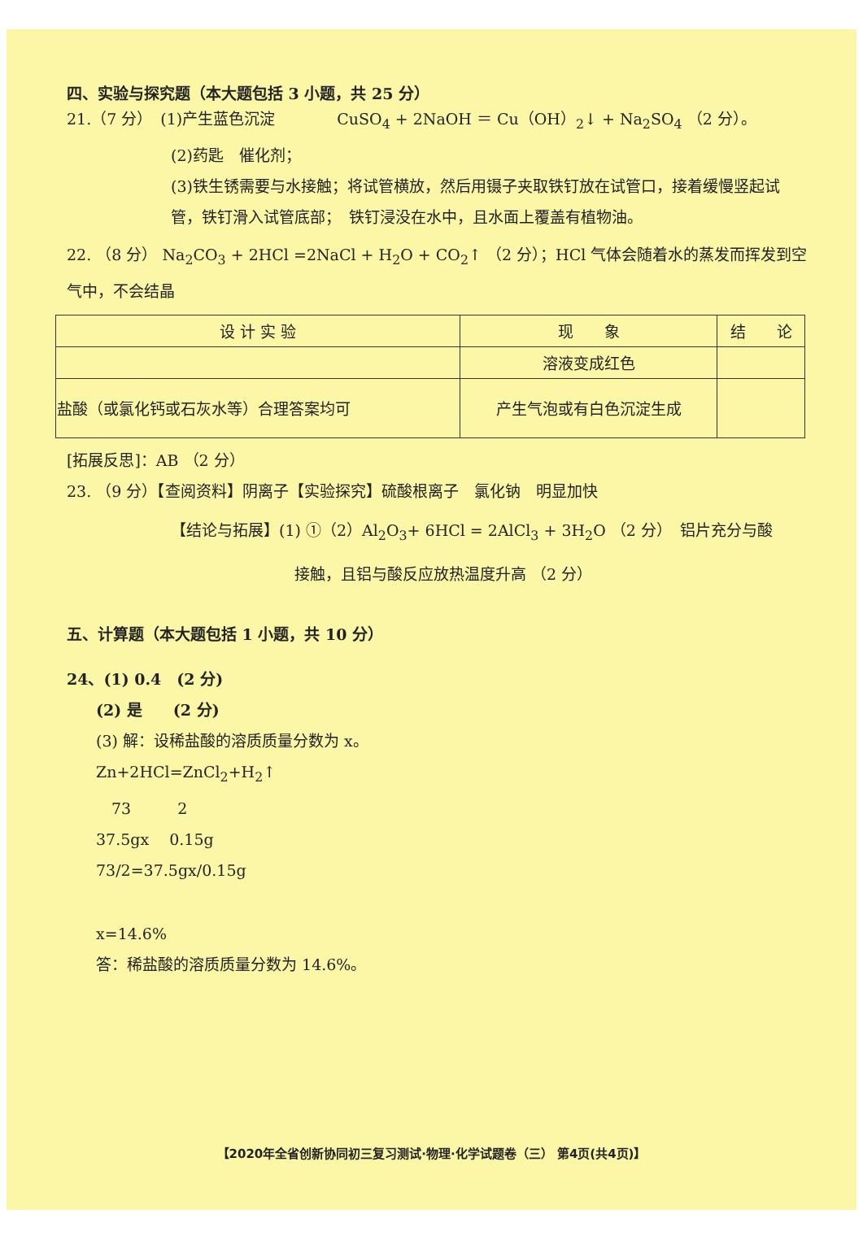四、实验与探究题（本大题包括 3 小题，共 25 分）
21.（7 分）　(1)产生蓝色沉淀　　　　CuSO<sub>4</sub> + 2NaOH ＝ Cu（OH）<sub>2</sub>↓ + Na<sub>2</sub>SO<sub>4</sub> （2 分）。
(2)药匙　催化剂；
(3)铁生锈需要与水接触；将试管横放，然后用镊子夹取铁钉放在试管口，接着缓慢竖起试管，铁钉滑入试管底部；　铁钉浸没在水中，且水面上覆盖有植物油。
22. （8 分） Na<sub>2</sub>CO<sub>3</sub> + 2HCl =2NaCl + H<sub>2</sub>O + CO<sub>2</sub>↑ （2 分）；HCl 气体会随着水的蒸发而挥发到空气中，不会结晶
| 设 计 实 验 | 现 象 | 结 论 |
| --- | --- | --- |
| | 溶液变成红色 | |
| 盐酸（或氯化钙或石灰水等）合理答案均可 | 产生气泡或有白色沉淀生成 | |
[拓展反思]：AB （2 分）
23. （9 分）【查阅资料】阴离子【实验探究】硫酸根离子　氯化钠　明显加快
【结论与拓展】(1) ①（2）Al<sub>2</sub>O<sub>3</sub>+ 6HCl = 2AlCl<sub>3</sub> + 3H<sub>2</sub>O （2 分）　铝片充分与酸
接触，且铝与酸反应放热温度升高 （2 分）
五、计算题（本大题包括 1 小题，共 10 分）
24、(1) 0.4　(2 分)
(2) 是　　(2 分)
(3) 解：设稀盐酸的溶质质量分数为 x。
Zn+2HCl=ZnCl<sub>2</sub>+H<sub>2</sub>↑
　73　　　2
37.5gx　 0.15g
73/2=37.5gx/0.15g
x=14.6%
答：稀盐酸的溶质质量分数为 14.6%。
【2020年全省创新协同初三复习测试·物理·化学试题卷（三） 第4页(共4页)】